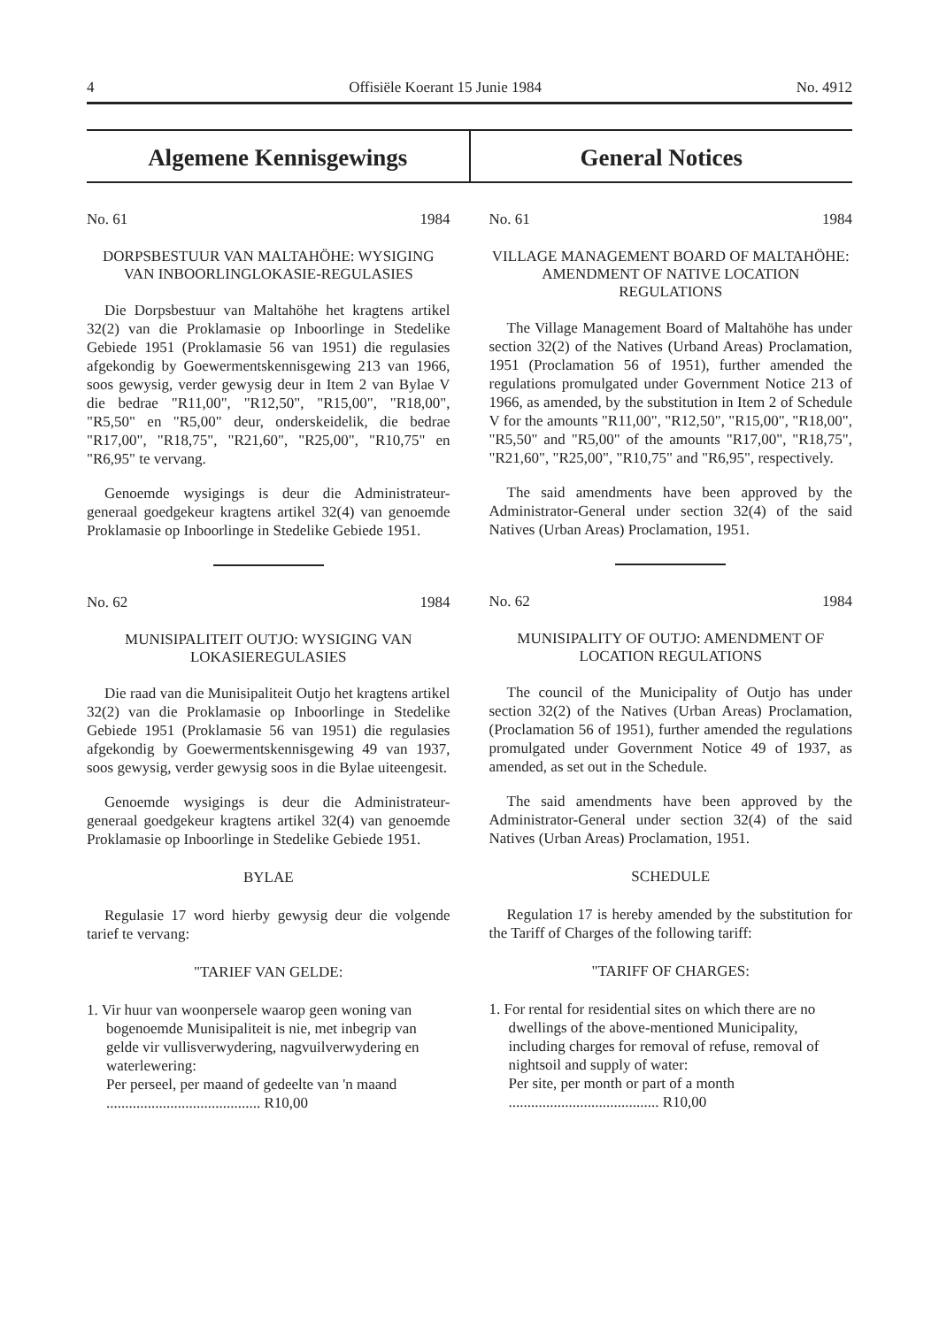4 Offisiële Koerant 15 Junie 1984 No. 4912
Algemene Kennisgewings General Notices
No. 61 1984
DORPSBESTUUR VAN MALTAHÖHE: WYSIGING VAN INBOORLINGLOKASIE-REGULASIES
Die Dorpsbestuur van Maltahöhe het kragtens artikel 32(2) van die Proklamasie op Inboorlinge in Stedelike Gebiede 1951 (Proklamasie 56 van 1951) die regulasies afgekondig by Goewermentskennisgewing 213 van 1966, soos gewysig, verder gewysig deur in Item 2 van Bylae V die bedrae "R11,00", "R12,50", "R15,00", "R18,00", "R5,50" en "R5,00" deur, onderskeidelik, die bedrae "R17,00", "R18,75", "R21,60", "R25,00", "R10,75" en "R6,95" te vervang.
Genoemde wysigings is deur die Administrateur-generaal goedgekeur kragtens artikel 32(4) van genoemde Proklamasie op Inboorlinge in Stedelike Gebiede 1951.
No. 62 1984
MUNISIPALITEIT OUTJO: WYSIGING VAN LOKASIEREGULASIES
Die raad van die Munisipaliteit Outjo het kragtens artikel 32(2) van die Proklamasie op Inboorlinge in Stedelike Gebiede 1951 (Proklamasie 56 van 1951) die regulasies afgekondig by Goewermentskennisgewing 49 van 1937, soos gewysig, verder gewysig soos in die Bylae uiteengesit.
Genoemde wysigings is deur die Administrateur-generaal goedgekeur kragtens artikel 32(4) van genoemde Proklamasie op Inboorlinge in Stedelike Gebiede 1951.
BYLAE
Regulasie 17 word hierby gewysig deur die volgende tarief te vervang:
"TARIEF VAN GELDE:
1. Vir huur van woonpersele waarop geen woning van bogenoemde Munisipaliteit is nie, met inbegrip van gelde vir vullisverwydering, nagvuilverwydering en waterlewering:
Per perseel, per maand of gedeelte van 'n maand ......................................... R10,00
No. 61 1984
VILLAGE MANAGEMENT BOARD OF MALTAHÖHE: AMENDMENT OF NATIVE LOCATION REGULATIONS
The Village Management Board of Maltahöhe has under section 32(2) of the Natives (Urband Areas) Proclamation, 1951 (Proclamation 56 of 1951), further amended the regulations promulgated under Government Notice 213 of 1966, as amended, by the substitution in Item 2 of Schedule V for the amounts "R11,00", "R12,50", "R15,00", "R18,00", "R5,50" and "R5,00" of the amounts "R17,00", "R18,75", "R21,60", "R25,00", "R10,75" and "R6,95", respectively.
The said amendments have been approved by the Administrator-General under section 32(4) of the said Natives (Urban Areas) Proclamation, 1951.
No. 62 1984
MUNISIPALITY OF OUTJO: AMENDMENT OF LOCATION REGULATIONS
The council of the Municipality of Outjo has under section 32(2) of the Natives (Urban Areas) Proclamation, (Proclamation 56 of 1951), further amended the regulations promulgated under Government Notice 49 of 1937, as amended, as set out in the Schedule.
The said amendments have been approved by the Administrator-General under section 32(4) of the said Natives (Urban Areas) Proclamation, 1951.
SCHEDULE
Regulation 17 is hereby amended by the substitution for the Tariff of Charges of the following tariff:
"TARIFF OF CHARGES:
1. For rental for residential sites on which there are no dwellings of the above-mentioned Municipality, including charges for removal of refuse, removal of nightsoil and supply of water:
Per site, per month or part of a month ........................................ R10,00